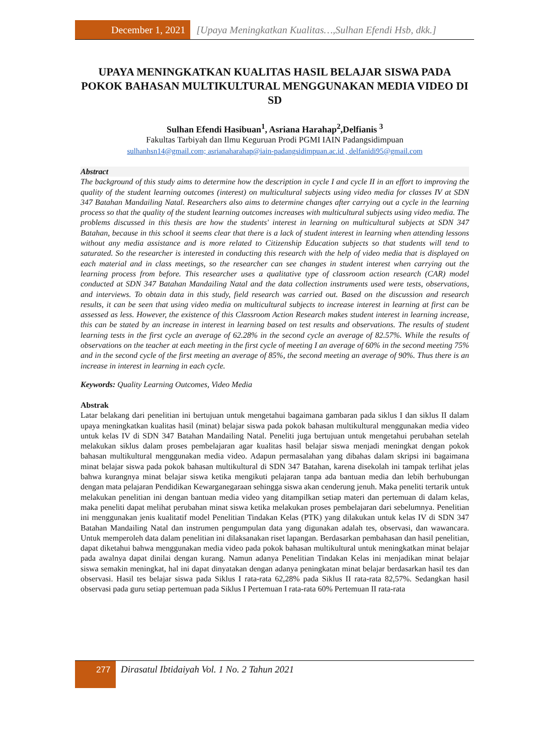December 1, 2021 [Upaya Meningkatkan Kualitas…,Sulhan Efendi Hsb, dkk.]
UPAYA MENINGKATKAN KUALITAS HASIL BELAJAR SISWA PADA POKOK BAHASAN MULTIKULTURAL MENGGUNAKAN MEDIA VIDEO DI SD
Sulhan Efendi Hasibuan<sup>1</sup>, Asriana Harahap<sup>2</sup>,Delfianis <sup>3</sup>
Fakultas Tarbiyah dan Ilmu Keguruan Prodi PGMI IAIN Padangsidimpuan
sulhanhsn14@gmail.com; asrianaharahap@iain-padangsidimpuan.ac.id , delfanidi95@gmail.com
Abstract
The background of this study aims to determine how the description in cycle I and cycle II in an effort to improving the quality of the student learning outcomes (interest) on multicultural subjects using video media for classes IV at SDN 347 Batahan Mandailing Natal. Researchers also aims to determine changes after carrying out a cycle in the learning process so that the quality of the student learning outcomes increases with multicultural subjects using video media. The problems discussed in this thesis are how the students' interest in learning on multicultural subjects at SDN 347 Batahan, because in this school it seems clear that there is a lack of student interest in learning when attending lessons without any media assistance and is more related to Citizenship Education subjects so that students will tend to saturated. So the researcher is interested in conducting this research with the help of video media that is displayed on each material and in class meetings, so the researcher can see changes in student interest when carrying out the learning process from before. This researcher uses a qualitative type of classroom action research (CAR) model conducted at SDN 347 Batahan Mandailing Natal and the data collection instruments used were tests, observations, and interviews. To obtain data in this study, field research was carried out. Based on the discussion and research results, it can be seen that using video media on multicultural subjects to increase interest in learning at first can be assessed as less. However, the existence of this Classroom Action Research makes student interest in learning increase, this can be stated by an increase in interest in learning based on test results and observations. The results of student learning tests in the first cycle an average of 62.28% in the second cycle an average of 82.57%. While the results of observations on the teacher at each meeting in the first cycle of meeting I an average of 60% in the second meeting 75% and in the second cycle of the first meeting an average of 85%, the second meeting an average of 90%. Thus there is an increase in interest in learning in each cycle.
Keywords: Quality Learning Outcomes, Video Media
Abstrak
Latar belakang dari penelitian ini bertujuan untuk mengetahui bagaimana gambaran pada siklus I dan siklus II dalam upaya meningkatkan kualitas hasil (minat) belajar siswa pada pokok bahasan multikultural menggunakan media video untuk kelas IV di SDN 347 Batahan Mandailing Natal. Peneliti juga bertujuan untuk mengetahui perubahan setelah melakukan siklus dalam proses pembelajaran agar kualitas hasil belajar siswa menjadi meningkat dengan pokok bahasan multikultural menggunakan media video. Adapun permasalahan yang dibahas dalam skripsi ini bagaimana minat belajar siswa pada pokok bahasan multikultural di SDN 347 Batahan, karena disekolah ini tampak terlihat jelas bahwa kurangnya minat belajar siswa ketika mengikuti pelajaran tanpa ada bantuan media dan lebih berhubungan dengan mata pelajaran Pendidikan Kewarganegaraan sehingga siswa akan cenderung jenuh. Maka peneliti tertarik untuk melakukan penelitian ini dengan bantuan media video yang ditampilkan setiap materi dan pertemuan di dalam kelas, maka peneliti dapat melihat perubahan minat siswa ketika melakukan proses pembelajaran dari sebelumnya. Penelitian ini menggunakan jenis kualitatif model Penelitian Tindakan Kelas (PTK) yang dilakukan untuk kelas IV di SDN 347 Batahan Mandailing Natal dan instrumen pengumpulan data yang digunakan adalah tes, observasi, dan wawancara. Untuk memperoleh data dalam penelitian ini dilaksanakan riset lapangan. Berdasarkan pembahasan dan hasil penelitian, dapat diketahui bahwa menggunakan media video pada pokok bahasan multikultural untuk meningkatkan minat belajar pada awalnya dapat dinilai dengan kurang. Namun adanya Penelitian Tindakan Kelas ini menjadikan minat belajar siswa semakin meningkat, hal ini dapat dinyatakan dengan adanya peningkatan minat belajar berdasarkan hasil tes dan observasi. Hasil tes belajar siswa pada Siklus I rata-rata 62,28% pada Siklus II rata-rata 82,57%. Sedangkan hasil observasi pada guru setiap pertemuan pada Siklus I Pertemuan I rata-rata 60% Pertemuan II rata-rata
277 Dirasatul Ibtidaiyah Vol. 1 No. 2 Tahun 2021